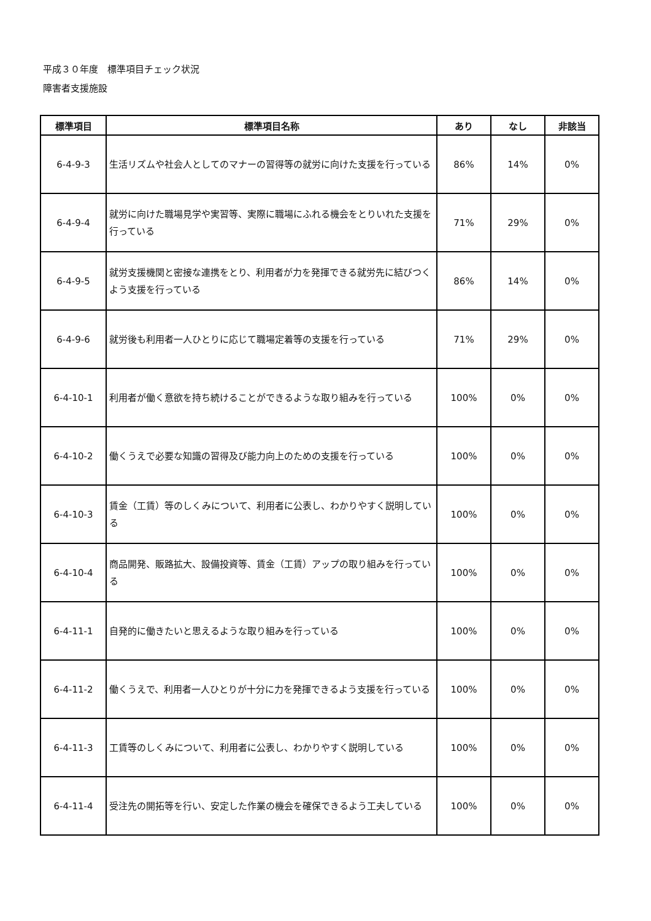平成３０年度　標準項目チェック状況
障害者支援施設
| 標準項目 | 標準項目名称 | あり | なし | 非該当 |
| --- | --- | --- | --- | --- |
| 6-4-9-3 | 生活リズムや社会人としてのマナーの習得等の就労に向けた支援を行っている | 86% | 14% | 0% |
| 6-4-9-4 | 就労に向けた職場見学や実習等、実際に職場にふれる機会をとりいれた支援を行っている | 71% | 29% | 0% |
| 6-4-9-5 | 就労支援機関と密接な連携をとり、利用者が力を発揮できる就労先に結びつくよう支援を行っている | 86% | 14% | 0% |
| 6-4-9-6 | 就労後も利用者一人ひとりに応じて職場定着等の支援を行っている | 71% | 29% | 0% |
| 6-4-10-1 | 利用者が働く意欲を持ち続けることができるような取り組みを行っている | 100% | 0% | 0% |
| 6-4-10-2 | 働くうえで必要な知識の習得及び能力向上のための支援を行っている | 100% | 0% | 0% |
| 6-4-10-3 | 賃金（工賃）等のしくみについて、利用者に公表し、わかりやすく説明している | 100% | 0% | 0% |
| 6-4-10-4 | 商品開発、販路拡大、設備投資等、賃金（工賃）アップの取り組みを行っている | 100% | 0% | 0% |
| 6-4-11-1 | 自発的に働きたいと思えるような取り組みを行っている | 100% | 0% | 0% |
| 6-4-11-2 | 働くうえで、利用者一人ひとりが十分に力を発揮できるよう支援を行っている | 100% | 0% | 0% |
| 6-4-11-3 | 工賃等のしくみについて、利用者に公表し、わかりやすく説明している | 100% | 0% | 0% |
| 6-4-11-4 | 受注先の開拓等を行い、安定した作業の機会を確保できるよう工夫している | 100% | 0% | 0% |